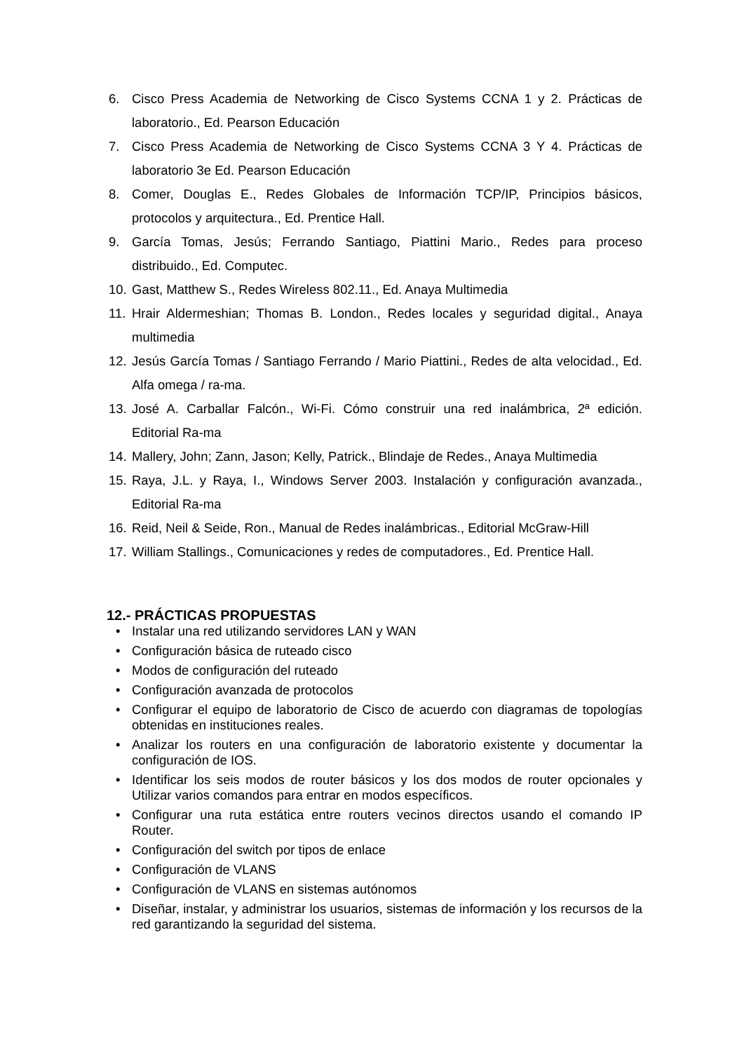6. Cisco Press Academia de Networking de Cisco Systems CCNA 1 y 2. Prácticas de laboratorio., Ed. Pearson Educación
7. Cisco Press Academia de Networking de Cisco Systems CCNA 3 Y 4. Prácticas de laboratorio 3e Ed. Pearson Educación
8. Comer, Douglas E., Redes Globales de Información TCP/IP, Principios básicos, protocolos y arquitectura., Ed. Prentice Hall.
9. García Tomas, Jesús; Ferrando Santiago, Piattini Mario., Redes para proceso distribuido., Ed. Computec.
10. Gast, Matthew S., Redes Wireless 802.11., Ed. Anaya Multimedia
11. Hrair Aldermeshian; Thomas B. London., Redes locales y seguridad digital., Anaya multimedia
12. Jesús García Tomas / Santiago Ferrando / Mario Piattini., Redes de alta velocidad., Ed. Alfa omega / ra-ma.
13. José A. Carballar Falcón., Wi-Fi. Cómo construir una red inalámbrica, 2ª edición. Editorial Ra-ma
14. Mallery, John; Zann, Jason; Kelly, Patrick., Blindaje de Redes., Anaya Multimedia
15. Raya, J.L. y Raya, I., Windows Server 2003. Instalación y configuración avanzada., Editorial Ra-ma
16. Reid, Neil & Seide, Ron., Manual de Redes inalámbricas., Editorial McGraw-Hill
17. William Stallings., Comunicaciones y redes de computadores., Ed. Prentice Hall.
12.- PRÁCTICAS PROPUESTAS
• Instalar una red utilizando servidores LAN y WAN
• Configuración básica de ruteado cisco
• Modos de configuración del ruteado
• Configuración avanzada de protocolos
• Configurar el equipo de laboratorio de Cisco de acuerdo con diagramas de topologías obtenidas en instituciones reales.
• Analizar los routers en una configuración de laboratorio existente y documentar la configuración de IOS.
• Identificar los seis modos de router básicos y los dos modos de router opcionales y Utilizar varios comandos para entrar en modos específicos.
• Configurar una ruta estática entre routers vecinos directos usando el comando IP Router.
• Configuración del switch por tipos de enlace
• Configuración de VLANS
• Configuración de VLANS en sistemas autónomos
• Diseñar, instalar, y administrar los usuarios, sistemas de información y los recursos de la red garantizando la seguridad del sistema.